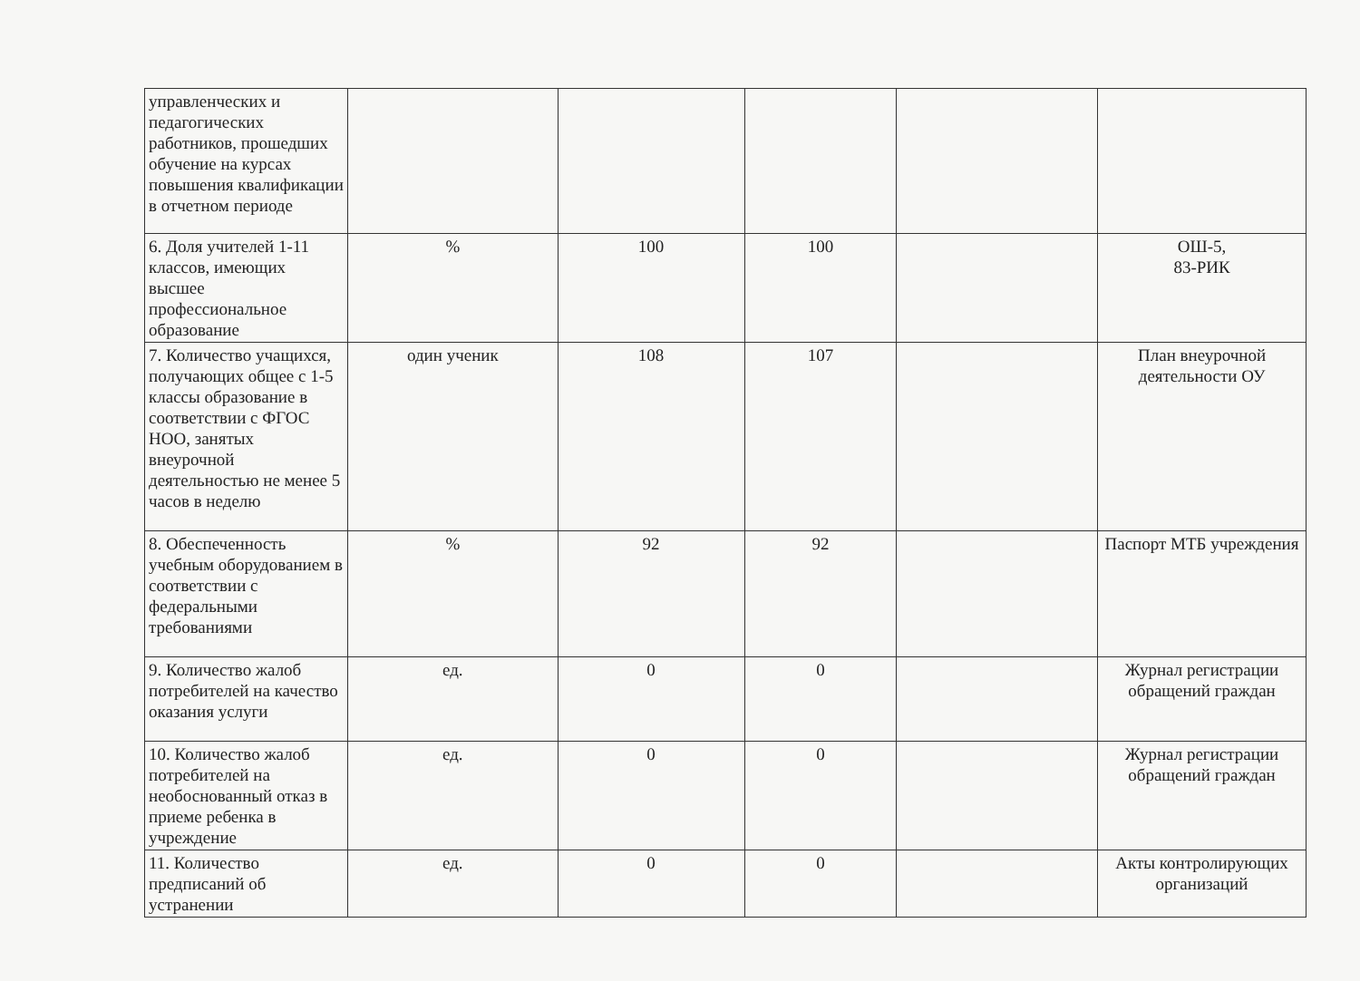| управленческих и педагогических работников, прошедших обучение на курсах повышения квалификации в отчетном периоде | | | | | |
| 6. Доля учителей 1-11 классов, имеющих высшее профессиональное образование | % | 100 | 100 | | ОШ-5, 83-РИК |
| 7. Количество учащихся, получающих общее с 1-5 классы образование в соответствии с ФГОС НОО, занятых внеурочной деятельностью не менее 5 часов в неделю | один ученик | 108 | 107 | | План внеурочной деятельности ОУ |
| 8. Обеспеченность учебным оборудованием в соответствии с федеральными требованиями | % | 92 | 92 | | Паспорт МТБ учреждения |
| 9. Количество жалоб потребителей на качество оказания услуги | ед. | 0 | 0 | | Журнал регистрации обращений граждан |
| 10. Количество жалоб потребителей на необоснованный отказ в приеме ребенка в учреждение | ед. | 0 | 0 | | Журнал регистрации обращений граждан |
| 11. Количество предписаний об устранении | ед. | 0 | 0 | | Акты контролирующих организаций |